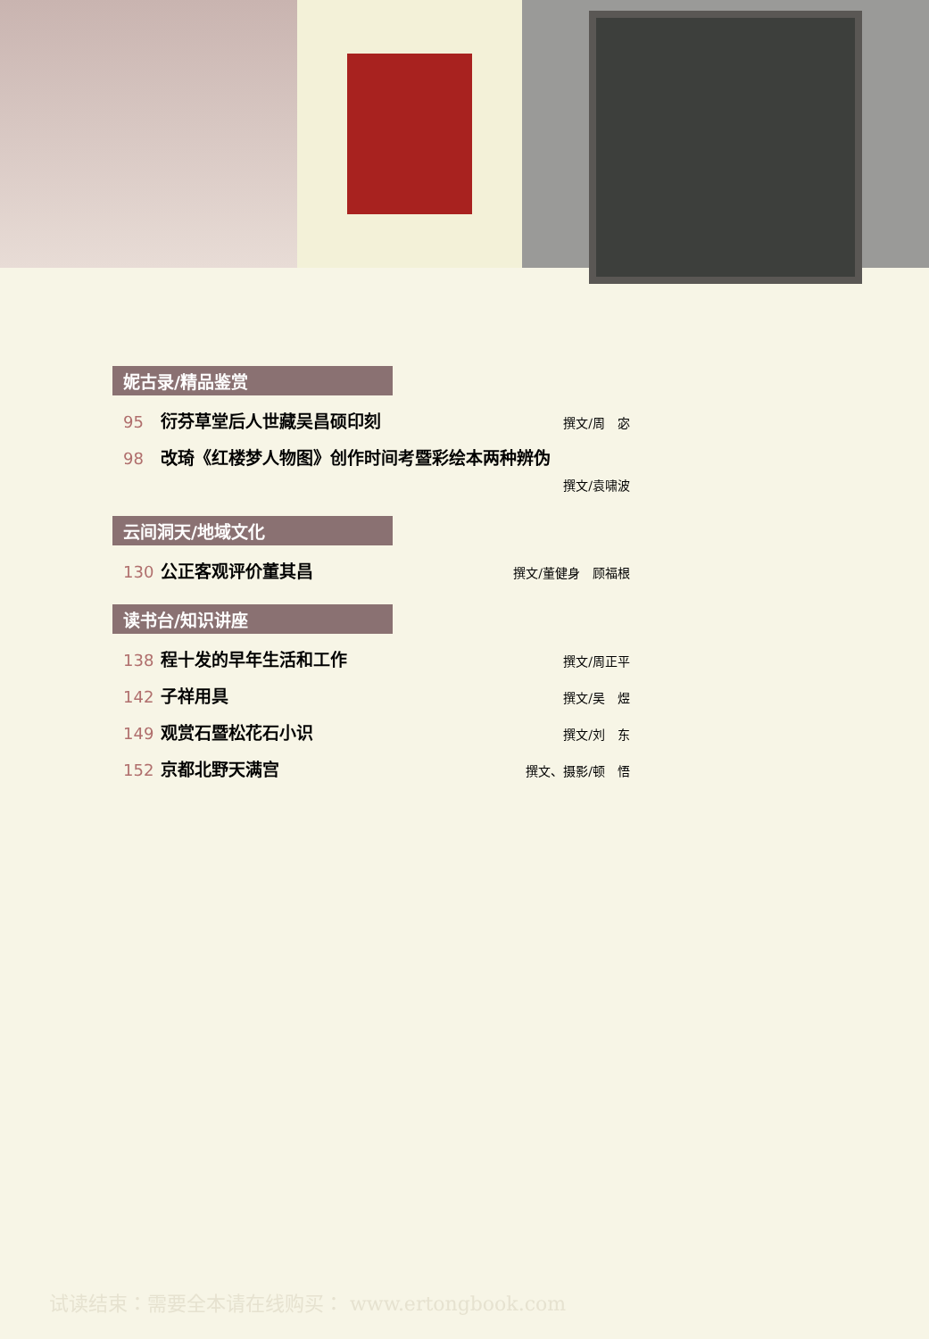妮古录/精品鉴赏
95 衍芬草堂后人世藏吴昌硕印刻 撰文/周　宓
98 改琦《红楼梦人物图》创作时间考暨彩绘本两种辨伪
撰文/袁啸波
云间洞天/地域文化
130 公正客观评价董其昌 撰文/董健身　顾福根
读书台/知识讲座
138 程十发的早年生活和工作 撰文/周正平
142 子祥用具 撰文/吴　煜
149 观赏石暨松花石小识 撰文/刘　东
152 京都北野天满宫 撰文、摄影/顿　悟
试读结束：需要全本请在线购买： www.ertongbook.com